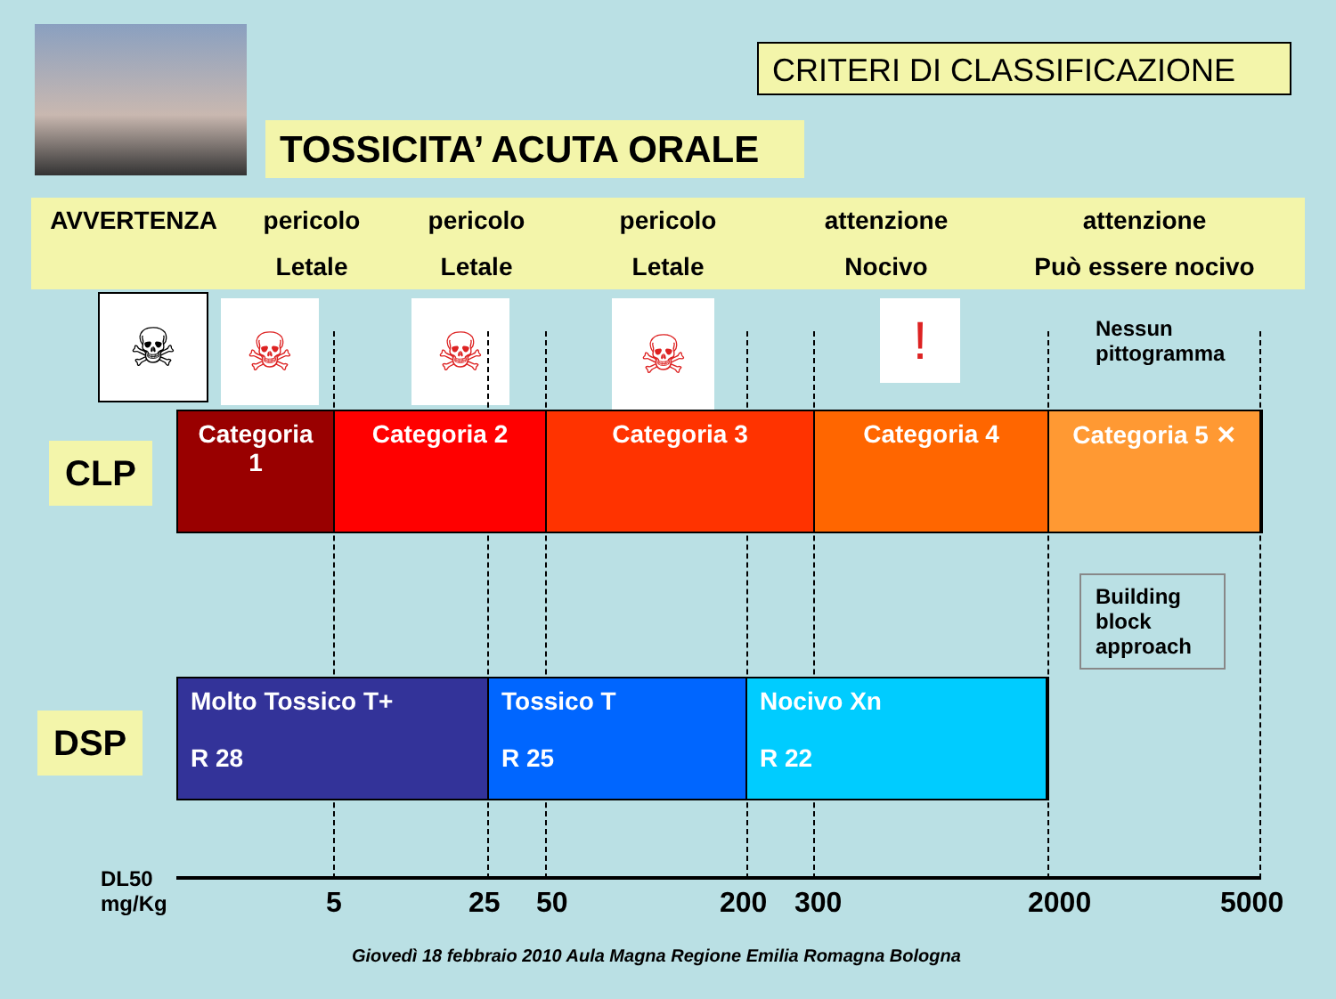CRITERI DI CLASSIFICAZIONE
TOSSICITA’ ACUTA ORALE
AVVERTENZA pericolo
Letale
pericolo
Letale
pericolo
Letale
attenzione
Nocivo
attenzione
Può essere nocivo
☠ ☠ ☠ ☠ !
Nessun
pittogramma
CLP
Categoria 1
Categoria 2 Categoria 3 Categoria 4 Categoria 5 ✕
Building block approach
DSP
Molto Tossico T+
R 28
Tossico T
R 25
Nocivo Xn
R 22
DL50
mg/Kg
5 25 50 200 300 2000 5000
Giovedì 18 febbraio 2010 Aula Magna Regione Emilia Romagna Bologna